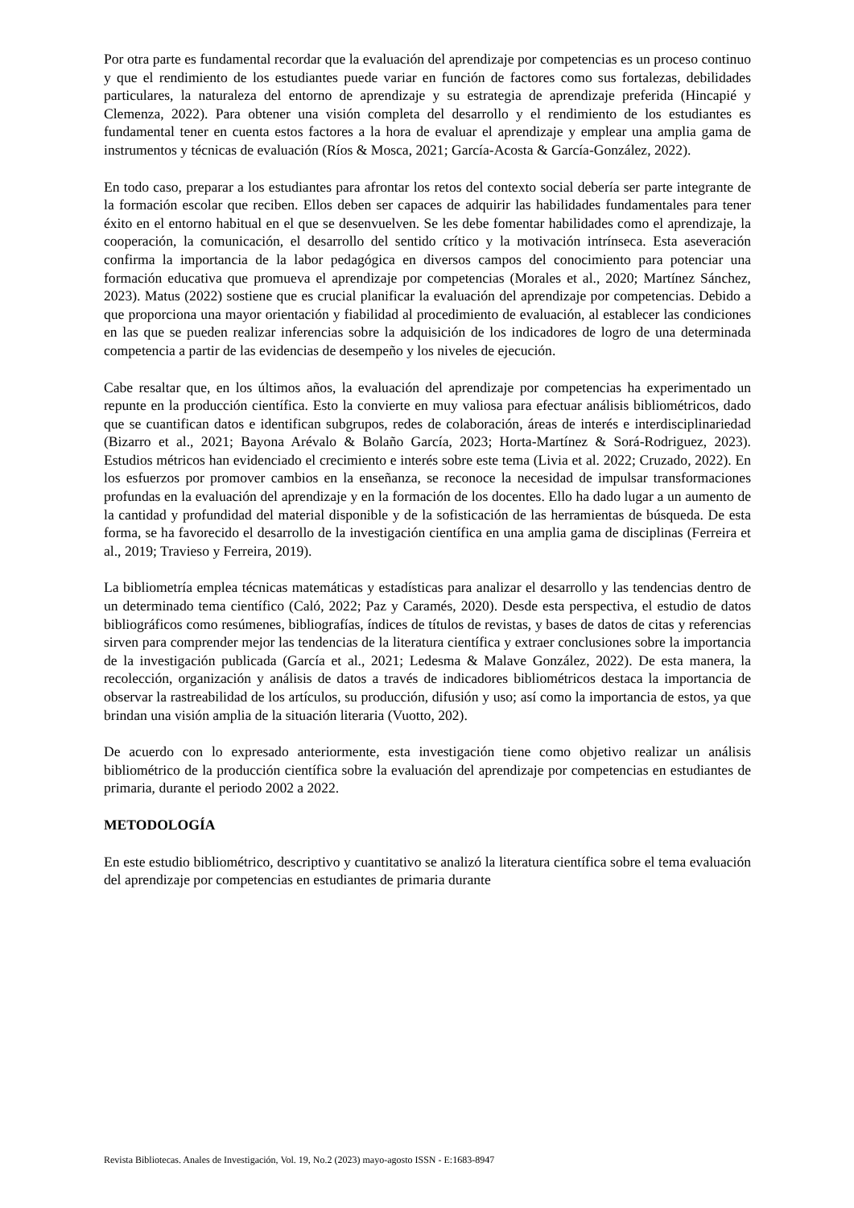Por otra parte es fundamental recordar que la evaluación del aprendizaje por competencias es un proceso continuo y que el rendimiento de los estudiantes puede variar en función de factores como sus fortalezas, debilidades particulares, la naturaleza del entorno de aprendizaje y su estrategia de aprendizaje preferida (Hincapié y Clemenza, 2022). Para obtener una visión completa del desarrollo y el rendimiento de los estudiantes es fundamental tener en cuenta estos factores a la hora de evaluar el aprendizaje y emplear una amplia gama de instrumentos y técnicas de evaluación (Ríos & Mosca, 2021; García-Acosta & García-González, 2022).
En todo caso, preparar a los estudiantes para afrontar los retos del contexto social debería ser parte integrante de la formación escolar que reciben. Ellos deben ser capaces de adquirir las habilidades fundamentales para tener éxito en el entorno habitual en el que se desenvuelven. Se les debe fomentar habilidades como el aprendizaje, la cooperación, la comunicación, el desarrollo del sentido crítico y la motivación intrínseca. Esta aseveración confirma la importancia de la labor pedagógica en diversos campos del conocimiento para potenciar una formación educativa que promueva el aprendizaje por competencias (Morales et al., 2020; Martínez Sánchez, 2023). Matus (2022) sostiene que es crucial planificar la evaluación del aprendizaje por competencias. Debido a que proporciona una mayor orientación y fiabilidad al procedimiento de evaluación, al establecer las condiciones en las que se pueden realizar inferencias sobre la adquisición de los indicadores de logro de una determinada competencia a partir de las evidencias de desempeño y los niveles de ejecución.
Cabe resaltar que, en los últimos años, la evaluación del aprendizaje por competencias ha experimentado un repunte en la producción científica. Esto la convierte en muy valiosa para efectuar análisis bibliométricos, dado que se cuantifican datos e identifican subgrupos, redes de colaboración, áreas de interés e interdisciplinariedad (Bizarro et al., 2021; Bayona Arévalo & Bolaño García, 2023; Horta-Martínez & Sorá-Rodriguez, 2023). Estudios métricos han evidenciado el crecimiento e interés sobre este tema (Livia et al. 2022; Cruzado, 2022). En los esfuerzos por promover cambios en la enseñanza, se reconoce la necesidad de impulsar transformaciones profundas en la evaluación del aprendizaje y en la formación de los docentes. Ello ha dado lugar a un aumento de la cantidad y profundidad del material disponible y de la sofisticación de las herramientas de búsqueda. De esta forma, se ha favorecido el desarrollo de la investigación científica en una amplia gama de disciplinas (Ferreira et al., 2019; Travieso y Ferreira, 2019).
La bibliometría emplea técnicas matemáticas y estadísticas para analizar el desarrollo y las tendencias dentro de un determinado tema científico (Caló, 2022; Paz y Caramés, 2020). Desde esta perspectiva, el estudio de datos bibliográficos como resúmenes, bibliografías, índices de títulos de revistas, y bases de datos de citas y referencias sirven para comprender mejor las tendencias de la literatura científica y extraer conclusiones sobre la importancia de la investigación publicada (García et al., 2021; Ledesma & Malave González, 2022). De esta manera, la recolección, organización y análisis de datos a través de indicadores bibliométricos destaca la importancia de observar la rastreabilidad de los artículos, su producción, difusión y uso; así como la importancia de estos, ya que brindan una visión amplia de la situación literaria (Vuotto, 202).
De acuerdo con lo expresado anteriormente, esta investigación tiene como objetivo realizar un análisis bibliométrico de la producción científica sobre la evaluación del aprendizaje por competencias en estudiantes de primaria, durante el periodo 2002 a 2022.
METODOLOGÍA
En este estudio bibliométrico, descriptivo y cuantitativo se analizó la literatura científica sobre el tema evaluación del aprendizaje por competencias en estudiantes de primaria durante
Revista Bibliotecas. Anales de Investigación, Vol. 19, No.2 (2023) mayo-agosto ISSN - E:1683-8947